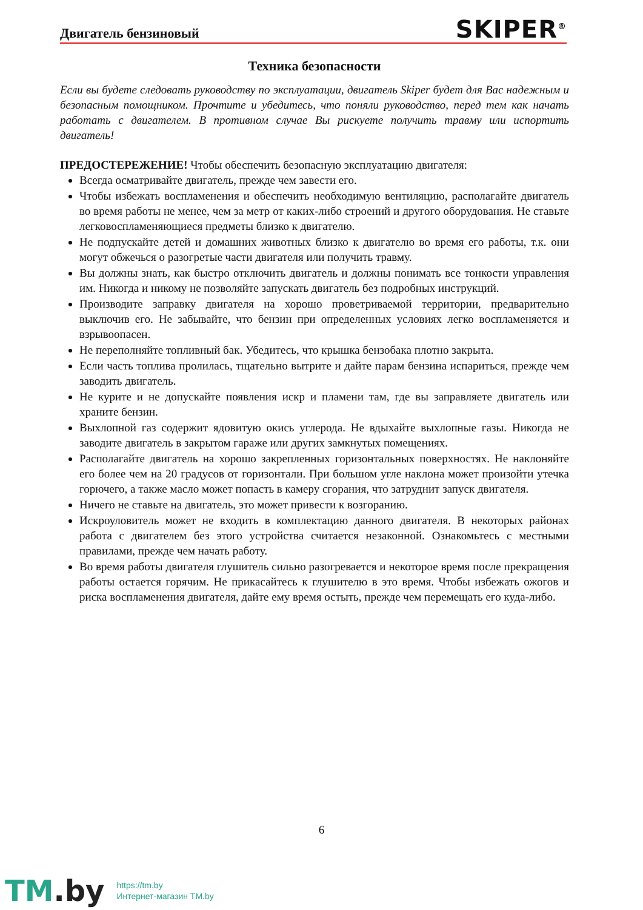Двигатель бензиновый
SKIPER<sup>®</sup>
Техника безопасности
Если вы будете следовать руководству по эксплуатации, двигатель Skiper будет для Вас надежным и безопасным помощником. Прочтите и убедитесь, что поняли руководство, перед тем как начать работать с двигателем. В противном случае Вы рискуете получить травму или испортить двигатель!
ПРЕДОСТЕРЕЖЕНИЕ! Чтобы обеспечить безопасную эксплуатацию двигателя:
Всегда осматривайте двигатель, прежде чем завести его.
Чтобы избежать воспламенения и обеспечить необходимую вентиляцию, располагайте двигатель во время работы не менее, чем за метр от каких-либо строений и другого оборудования. Не ставьте легковоспламеняющиеся предметы близко к двигателю.
Не подпускайте детей и домашних животных близко к двигателю во время его работы, т.к. они могут обжечься о разогретые части двигателя или получить травму.
Вы должны знать, как быстро отключить двигатель и должны понимать все тонкости управления им. Никогда и никому не позволяйте запускать двигатель без подробных инструкций.
Производите заправку двигателя на хорошо проветриваемой территории, предварительно выключив его. Не забывайте, что бензин при определенных условиях легко воспламеняется и взрывоопасен.
Не переполняйте топливный бак. Убедитесь, что крышка бензобака плотно закрыта.
Если часть топлива пролилась, тщательно вытрите и дайте парам бензина испариться, прежде чем заводить двигатель.
Не курите и не допускайте появления искр и пламени там, где вы заправляете двигатель или храните бензин.
Выхлопной газ содержит ядовитую окись углерода. Не вдыхайте выхлопные газы. Никогда не заводите двигатель в закрытом гараже или других замкнутых помещениях.
Располагайте двигатель на хорошо закрепленных горизонтальных поверхностях. Не наклоняйте его более чем на 20 градусов от горизонтали. При большом угле наклона может произойти утечка горючего, а также масло может попасть в камеру сгорания, что затруднит запуск двигателя.
Ничего не ставьте на двигатель, это может привести к возгоранию.
Искроуловитель может не входить в комплектацию данного двигателя. В некоторых районах работа с двигателем без этого устройства считается незаконной. Ознакомьтесь с местными правилами, прежде чем начать работу.
Во время работы двигателя глушитель сильно разогревается и некоторое время после прекращения работы остается горячим. Не прикасайтесь к глушителю в это время. Чтобы избежать ожогов и риска воспламенения двигателя, дайте ему время остыть, прежде чем перемещать его куда-либо.
6
TM.by
https://tm.by
Интернет-магазин TM.by